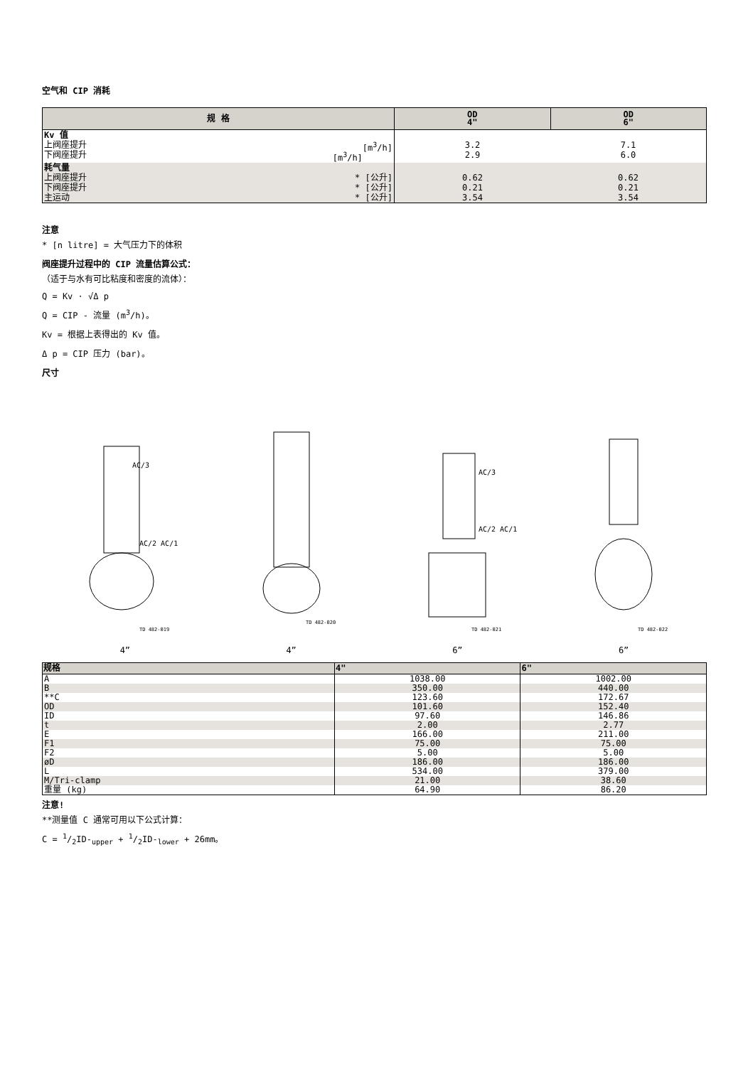空气和 CIP 消耗
| 规 格 | OD 4" | OD 6" |
| --- | --- | --- |
| Kv 值 上阀座提升 [m<sup>3</sup>/h] 下阀座提升 [m<sup>3</sup>/h] | 3.2 2.9 | 7.1 6.0 |
| 耗气量 上阀座提升 * [公升] 下阀座提升 * [公升] 主运动 * [公升] | 0.62 0.21 3.54 | 0.62 0.21 3.54 |
注意
* [n litre] = 大气压力下的体积
阀座提升过程中的 CIP 流量估算公式：
（适于与水有可比粘度和密度的流体）：
Q = Kv · √Δ p
Q = CIP - 流量 (m<sup>3</sup>/h)。
Kv = 根据上表得出的 Kv 值。
Δ p = CIP 压力 (bar)。
尺寸
AC/3
AC/2 AC/1
TD 482-019
4”
TD 482-020
4”
AC/3
AC/2 AC/1
TD 482-021
6”
TD 482-022
6”
| 规格 | 4" | 6" |
| --- | --- | --- |
| A | 1038.00 | 1002.00 |
| B | 350.00 | 440.00 |
| **C | 123.60 | 172.67 |
| OD | 101.60 | 152.40 |
| ID | 97.60 | 146.86 |
| t | 2.00 | 2.77 |
| E | 166.00 | 211.00 |
| F1 | 75.00 | 75.00 |
| F2 | 5.00 | 5.00 |
| øD | 186.00 | 186.00 |
| L | 534.00 | 379.00 |
| M/Tri-clamp | 21.00 | 38.60 |
| 重量 (kg) | 64.90 | 86.20 |
注意!
**测量值 C 通常可用以下公式计算：
C = 1/2ID-<sub>upper</sub> + 1/2ID-<sub>lower</sub> + 26mm。